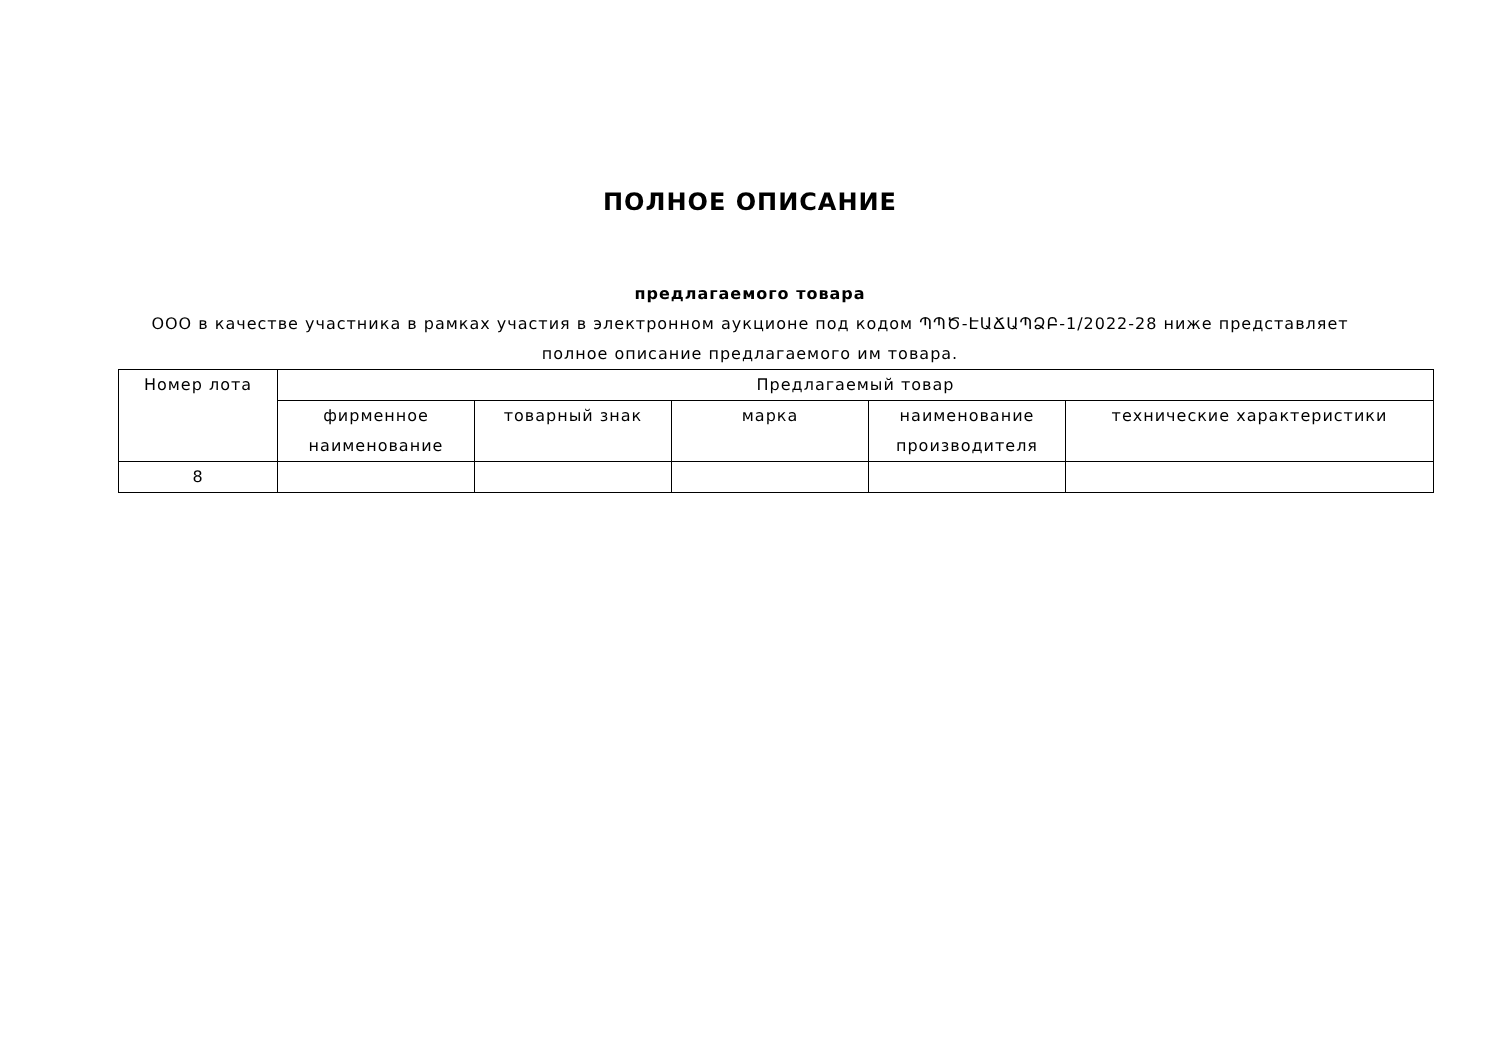ПОЛНОЕ ОПИСАНИЕ
предлагаемого товара
ООО в качестве участника в рамках участия в электронном аукционе под кодом ՊՊԾ-ԷԱՃԱՊՁԲ-1/2022-28 ниже представляет полное описание предлагаемого им товара.
| Номер лота | Предлагаемый товар | | | | |
| --- | --- | --- | --- | --- | --- |
| | фирменное наименование | товарный знак | марка | наименование производителя | технические характеристики |
| 8 | | | | | |